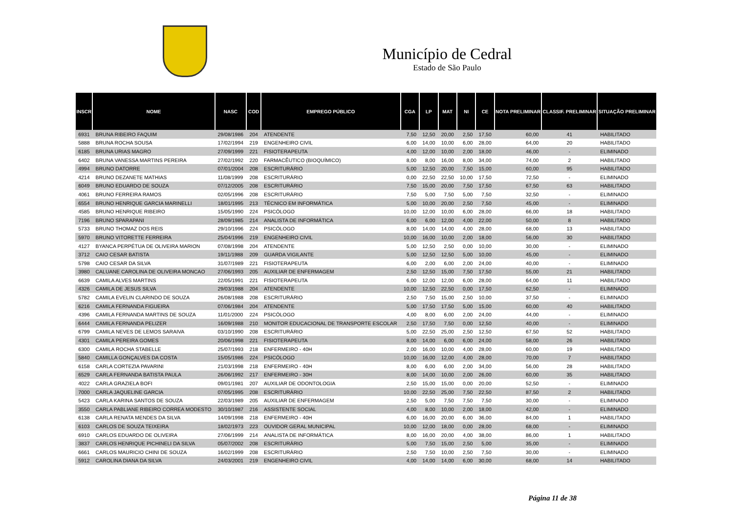Município de Cedral
Estado de São Paulo
| INSCR | NOME | NASC | COD | EMPREGO PÚBLICO | CGA | LP | MAT | NI | CE | NOTA PRELIMINAR | CLASSIF. PRELIMINAR | SITUAÇÃO PRELIMINAR |
| --- | --- | --- | --- | --- | --- | --- | --- | --- | --- | --- | --- | --- |
| 6931 | BRUNA RIBEIRO FAQUIM | 29/08/1986 | 204 | ATENDENTE | 7,50 | 12,50 | 20,00 | 2,50 | 17,50 | 60,00 | 41 | HABILITADO |
| 5888 | BRUNA ROCHA SOUSA | 17/02/1994 | 219 | ENGENHEIRO CIVIL | 6,00 | 14,00 | 10,00 | 6,00 | 28,00 | 64,00 | 20 | HABILITADO |
| 6185 | BRUNA URIAS MAGRO | 27/09/1999 | 221 | FISIOTERAPEUTA | 4,00 | 12,00 | 10,00 | 2,00 | 18,00 | 46,00 | - | ELIMINADO |
| 6402 | BRUNA VANESSA MARTINS PEREIRA | 27/02/1992 | 220 | FARMACÊUTICO (BIOQUÍMICO) | 8,00 | 8,00 | 16,00 | 8,00 | 34,00 | 74,00 | 2 | HABILITADO |
| 4994 | BRUNO DATORRE | 07/01/2004 | 208 | ESCRITURÁRIO | 5,00 | 12,50 | 20,00 | 7,50 | 15,00 | 60,00 | 95 | HABILITADO |
| 4214 | BRUNO DEZANETE MATHIAS | 11/08/1999 | 208 | ESCRITURÁRIO | 0,00 | 22,50 | 22,50 | 10,00 | 17,50 | 72,50 | - | ELIMINADO |
| 6049 | BRUNO EDUARDO DE SOUZA | 07/12/2005 | 208 | ESCRITURÁRIO | 7,50 | 15,00 | 20,00 | 7,50 | 17,50 | 67,50 | 63 | HABILITADO |
| 4061 | BRUNO FERREIRA RAMOS | 02/05/1996 | 208 | ESCRITURÁRIO | 7,50 | 5,00 | 7,50 | 5,00 | 7,50 | 32,50 | - | ELIMINADO |
| 6554 | BRUNO HENRIQUE GARCIA MARINELLI | 18/01/1995 | 213 | TÉCNICO EM INFORMÁTICA | 5,00 | 10,00 | 20,00 | 2,50 | 7,50 | 45,00 | - | ELIMINADO |
| 4585 | BRUNO HENRIQUE RIBEIRO | 15/05/1990 | 224 | PSICÓLOGO | 10,00 | 12,00 | 10,00 | 6,00 | 28,00 | 66,00 | 18 | HABILITADO |
| 7196 | BRUNO SPARAPANI | 28/09/1985 | 214 | ANALISTA DE INFORMÁTICA | 6,00 | 6,00 | 12,00 | 4,00 | 22,00 | 50,00 | 8 | HABILITADO |
| 5733 | BRUNO THOMAZ DOS REIS | 29/10/1996 | 224 | PSICÓLOGO | 8,00 | 14,00 | 14,00 | 4,00 | 28,00 | 68,00 | 13 | HABILITADO |
| 5970 | BRUNO VITORETTE FERREIRA | 25/04/1996 | 219 | ENGENHEIRO CIVIL | 10,00 | 16,00 | 10,00 | 2,00 | 18,00 | 56,00 | 30 | HABILITADO |
| 4127 | BYANCA PERPÉTUA DE OLIVEIRA MARION | 07/08/1998 | 204 | ATENDENTE | 5,00 | 12,50 | 2,50 | 0,00 | 10,00 | 30,00 | - | ELIMINADO |
| 3712 | CAIO CESAR BATISTA | 19/11/1988 | 209 | GUARDA VIGILANTE | 5,00 | 12,50 | 12,50 | 5,00 | 10,00 | 45,00 | - | ELIMINADO |
| 5798 | CAIO CESAR DA SILVA | 31/07/1989 | 221 | FISIOTERAPEUTA | 6,00 | 2,00 | 6,00 | 2,00 | 24,00 | 40,00 | - | ELIMINADO |
| 3980 | CALUANE CAROLINA DE OLIVEIRA MONCAO | 27/06/1993 | 205 | AUXILIAR DE ENFERMAGEM | 2,50 | 12,50 | 15,00 | 7,50 | 17,50 | 55,00 | 21 | HABILITADO |
| 6639 | CAMILA ALVES MARTINS | 22/05/1991 | 221 | FISIOTERAPEUTA | 6,00 | 12,00 | 12,00 | 6,00 | 28,00 | 64,00 | 11 | HABILITADO |
| 4326 | CAMILA DE JESUS SILVA | 29/03/1988 | 204 | ATENDENTE | 10,00 | 12,50 | 22,50 | 0,00 | 17,50 | 62,50 | - | ELIMINADO |
| 5782 | CAMILA EVELIN CLARINDO DE SOUZA | 26/08/1988 | 208 | ESCRITURÁRIO | 2,50 | 7,50 | 15,00 | 2,50 | 10,00 | 37,50 | - | ELIMINADO |
| 6216 | CAMILA FERNANDA FIGUEIRA | 07/06/1984 | 204 | ATENDENTE | 5,00 | 17,50 | 17,50 | 5,00 | 15,00 | 60,00 | 40 | HABILITADO |
| 4396 | CAMILA FERNANDA MARTINS DE SOUZA | 11/01/2000 | 224 | PSICÓLOGO | 4,00 | 8,00 | 6,00 | 2,00 | 24,00 | 44,00 | - | ELIMINADO |
| 6444 | CAMILA FERNANDA PELIZER | 16/09/1988 | 210 | MONITOR EDUCACIONAL DE TRANSPORTE ESCOLAR | 2,50 | 17,50 | 7,50 | 0,00 | 12,50 | 40,00 | - | ELIMINADO |
| 6799 | CAMILA NEVES DE LEMOS SARAIVA | 03/10/1990 | 208 | ESCRITURÁRIO | 5,00 | 22,50 | 25,00 | 2,50 | 12,50 | 67,50 | 52 | HABILITADO |
| 4301 | CAMILA PEREIRA GOMES | 20/06/1998 | 221 | FISIOTERAPEUTA | 8,00 | 14,00 | 6,00 | 6,00 | 24,00 | 58,00 | 26 | HABILITADO |
| 6300 | CAMILA ROCHA STABELLE | 25/07/1993 | 218 | ENFERMEIRO - 40H | 2,00 | 16,00 | 10,00 | 4,00 | 28,00 | 60,00 | 19 | HABILITADO |
| 5840 | CAMILLA GONÇALVES DA COSTA | 15/05/1986 | 224 | PSICÓLOGO | 10,00 | 16,00 | 12,00 | 4,00 | 28,00 | 70,00 | 7 | HABILITADO |
| 6158 | CARLA CORTEZIA PAVARINI | 21/03/1998 | 218 | ENFERMEIRO - 40H | 8,00 | 6,00 | 6,00 | 2,00 | 34,00 | 56,00 | 28 | HABILITADO |
| 6529 | CARLA FERNANDA BATISTA PAULA | 26/06/1992 | 217 | ENFERMEIRO - 30H | 8,00 | 14,00 | 10,00 | 2,00 | 26,00 | 60,00 | 35 | HABILITADO |
| 4022 | CARLA GRAZIELA BOFI | 09/01/1981 | 207 | AUXILIAR DE ODONTOLOGIA | 2,50 | 15,00 | 15,00 | 0,00 | 20,00 | 52,50 | - | ELIMINADO |
| 7000 | CARLA JAQUELINE GARCIA | 07/05/1995 | 208 | ESCRITURÁRIO | 10,00 | 22,50 | 25,00 | 7,50 | 22,50 | 87,50 | 2 | HABILITADO |
| 5423 | CARLA KARINA SANTOS DE SOUZA | 22/03/1989 | 205 | AUXILIAR DE ENFERMAGEM | 2,50 | 5,00 | 7,50 | 7,50 | 7,50 | 30,00 | - | ELIMINADO |
| 3550 | CARLA PABLIANE RIBEIRO CORREA MODESTO | 30/10/1987 | 216 | ASSISTENTE SOCIAL | 4,00 | 8,00 | 10,00 | 2,00 | 18,00 | 42,00 | - | ELIMINADO |
| 6138 | CARLA RENATA MENDES DA SILVA | 14/09/1998 | 218 | ENFERMEIRO - 40H | 6,00 | 16,00 | 20,00 | 6,00 | 36,00 | 84,00 | 1 | HABILITADO |
| 6103 | CARLOS DE SOUZA TEIXEIRA | 18/02/1973 | 223 | OUVIDOR GERAL MUNICIPAL | 10,00 | 12,00 | 18,00 | 0,00 | 28,00 | 68,00 | - | ELIMINADO |
| 6910 | CARLOS EDUARDO DE OLIVEIRA | 27/06/1999 | 214 | ANALISTA DE INFORMÁTICA | 8,00 | 16,00 | 20,00 | 4,00 | 38,00 | 86,00 | 1 | HABILITADO |
| 3837 | CARLOS HENRIQUE PICHINELI DA SILVA | 05/07/2002 | 208 | ESCRITURÁRIO | 5,00 | 7,50 | 15,00 | 2,50 | 5,00 | 35,00 | - | ELIMINADO |
| 6661 | CARLOS MAURICIO CHINI DE SOUZA | 16/02/1999 | 208 | ESCRITURÁRIO | 2,50 | 7,50 | 10,00 | 2,50 | 7,50 | 30,00 | - | ELIMINADO |
| 5912 | CAROLINA DIANA DA SILVA | 24/03/2001 | 219 | ENGENHEIRO CIVIL | 4,00 | 14,00 | 14,00 | 6,00 | 30,00 | 68,00 | 14 | HABILITADO |
Página 11 de 38